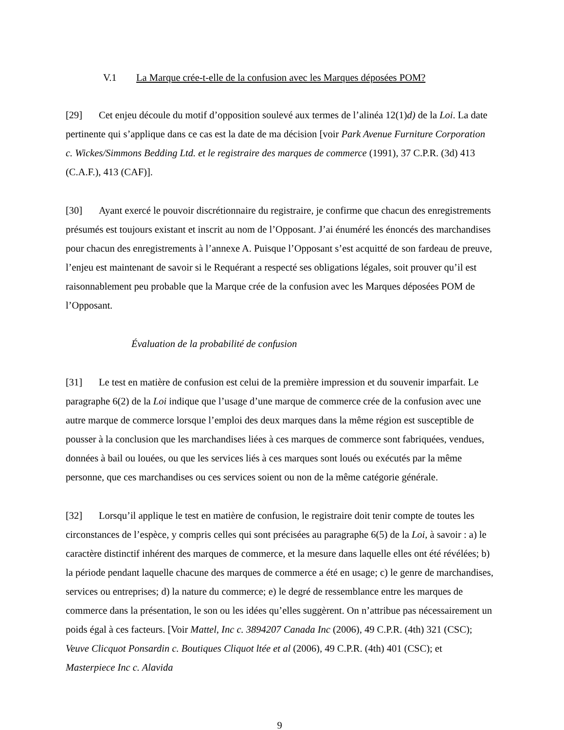V.1 La Marque crée-t-elle de la confusion avec les Marques déposées POM?
[29] Cet enjeu découle du motif d’opposition soulevé aux termes de l’alinéa 12(1)d) de la Loi. La date pertinente qui s’applique dans ce cas est la date de ma décision [voir Park Avenue Furniture Corporation c. Wickes/Simmons Bedding Ltd. et le registraire des marques de commerce (1991), 37 C.P.R. (3d) 413 (C.A.F.), 413 (CAF)].
[30] Ayant exercé le pouvoir discrétionnaire du registraire, je confirme que chacun des enregistrements présumés est toujours existant et inscrit au nom de l’Opposant. J’ai énuméré les énoncés des marchandises pour chacun des enregistrements à l’annexe A. Puisque l’Opposant s’est acquitté de son fardeau de preuve, l’enjeu est maintenant de savoir si le Requérant a respecté ses obligations légales, soit prouver qu’il est raisonnablement peu probable que la Marque crée de la confusion avec les Marques déposées POM de l’Opposant.
Évaluation de la probabilité de confusion
[31] Le test en matière de confusion est celui de la première impression et du souvenir imparfait. Le paragraphe 6(2) de la Loi indique que l’usage d’une marque de commerce crée de la confusion avec une autre marque de commerce lorsque l’emploi des deux marques dans la même région est susceptible de pousser à la conclusion que les marchandises liées à ces marques de commerce sont fabriquées, vendues, données à bail ou louées, ou que les services liés à ces marques sont loués ou exécutés par la même personne, que ces marchandises ou ces services soient ou non de la même catégorie générale.
[32] Lorsqu’il applique le test en matière de confusion, le registraire doit tenir compte de toutes les circonstances de l’espèce, y compris celles qui sont précisées au paragraphe 6(5) de la Loi, à savoir : a) le caractère distinctif inhérent des marques de commerce, et la mesure dans laquelle elles ont été révélées; b) la période pendant laquelle chacune des marques de commerce a été en usage; c) le genre de marchandises, services ou entreprises; d) la nature du commerce; e) le degré de ressemblance entre les marques de commerce dans la présentation, le son ou les idées qu’elles suggèrent. On n’attribue pas nécessairement un poids égal à ces facteurs. [Voir Mattel, Inc c. 3894207 Canada Inc (2006), 49 C.P.R. (4th) 321 (CSC); Veuve Clicquot Ponsardin c. Boutiques Cliquot ltée et al (2006), 49 C.P.R. (4th) 401 (CSC); et Masterpiece Inc c. Alavida
9